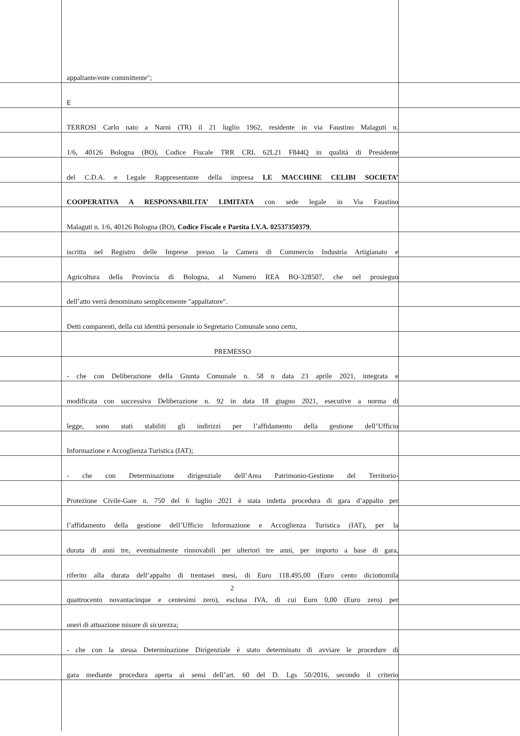appaltante/ente committente";
E
TERROSI Carlo nato a Narni (TR) il 21 luglio 1962, residente in via Faustino Malaguti n.
1/6, 40126 Bologna (BO), Codice Fiscale TRR CRL 62L21 F844Q in qualità di Presidente
del C.D.A. e Legale Rappresentante della impresa LE MACCHINE CELIBI SOCIETA’
COOPERATIVA A RESPONSABILITA’ LIMITATA con sede legale in Via Faustino
Malaguti n. 1/6, 40126 Bologna (BO), Codice Fiscale e Partita I.V.A. 02537350379,
iscritta nel Registro delle Imprese presso la Camera di Commercio Industria Artigianato e
Agricoltura della Provincia di Bologna, al Numero REA BO-328507, che nel prosieguo
dell’atto verrà denominato semplicemente "appaltatore".
Detti comparenti, della cui identità personale io Segretario Comunale sono certo,
PREMESSO
- che con Deliberazione della Giunta Comunale n. 58 n data 23 aprile 2021, integrata e
modificata con successiva Deliberazione n. 92 in data 18 giugno 2021, esecutive a norma di
legge, sono stati stabiliti gli indirizzi per l’affidamento della gestione dell’Ufficio
Informazione e Accoglienza Turistica (IAT);
- che con Determinazione dirigenziale dell’Area Patrimonio-Gestione del Territorio-
Protezione Civile-Gare n. 750 del 6 luglio 2021 è stata indetta procedura di gara d’appalto per
l’affidamento della gestione dell’Ufficio Informazione e Accoglienza Turistica (IAT), per la
durata di anni tre, eventualmente rinnovabili per ulteriori tre anni, per importo a base di gara,
riferito alla durata dell’appalto di trentasei mesi, di Euro 118.495,00 (Euro cento diciottomila
quattrocento novantacinque e centesimi zero), esclusa IVA, di cui Euro 0,00 (Euro zero) per
oneri di attuazione misure di sicurezza;
- che con la stessa Determinazione Dirigenziale è stato determinato di avviare le procedure di
gara mediante procedura aperta ai sensi dell’art. 60 del D. Lgs 50/2016, secondo il criterio
2